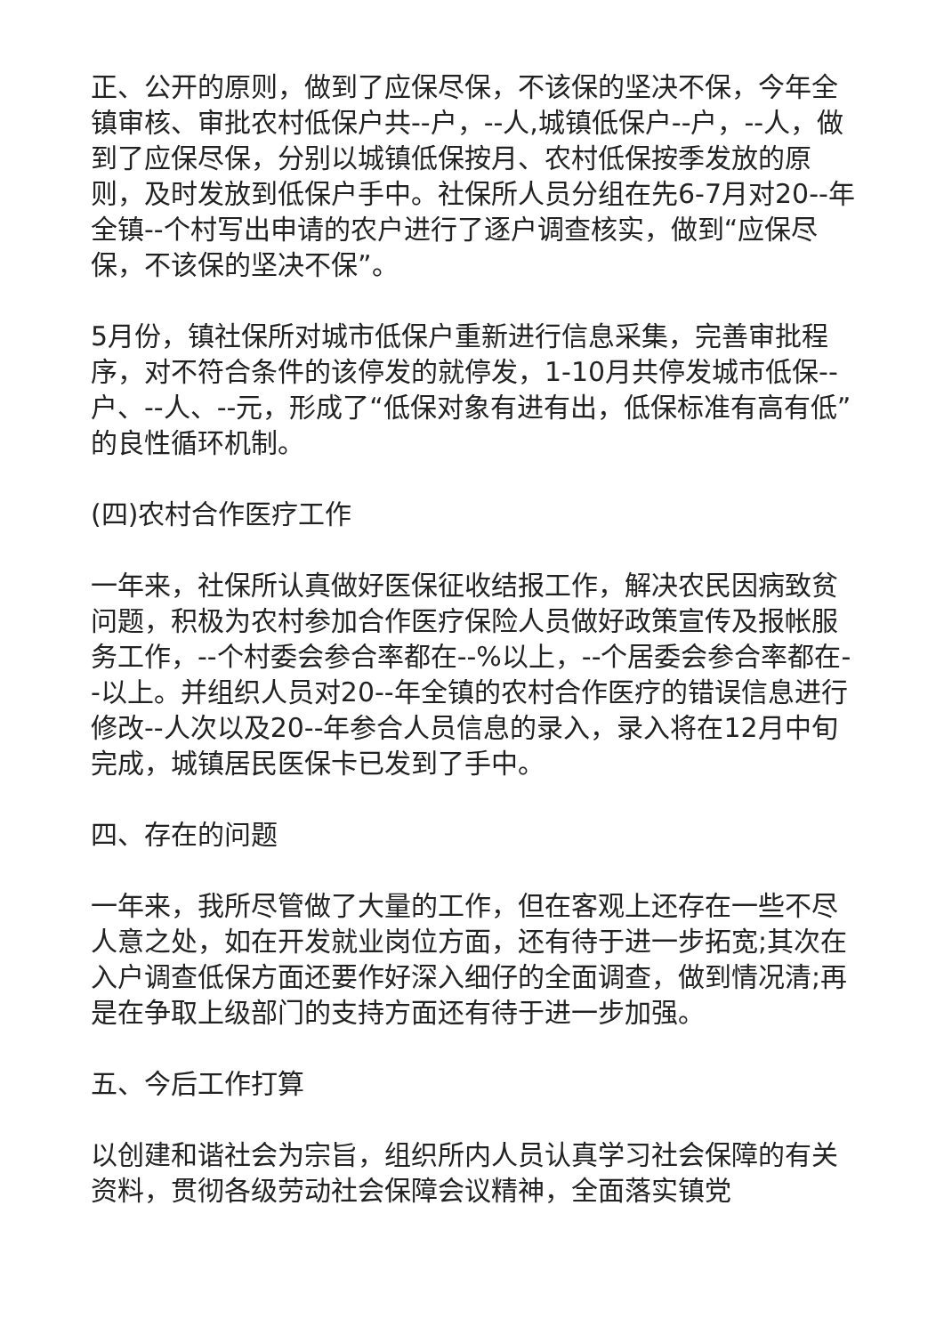正、公开的原则，做到了应保尽保，不该保的坚决不保，今年全镇审核、审批农村低保户共--户，--人,城镇低保户--户，--人，做到了应保尽保，分别以城镇低保按月、农村低保按季发放的原则，及时发放到低保户手中。社保所人员分组在先6-7月对20--年全镇--个村写出申请的农户进行了逐户调查核实，做到“应保尽保，不该保的坚决不保”。
5月份，镇社保所对城市低保户重新进行信息采集，完善审批程序，对不符合条件的该停发的就停发，1-10月共停发城市低保--户、--人、--元，形成了“低保对象有进有出，低保标准有高有低”的良性循环机制。
(四)农村合作医疗工作
一年来，社保所认真做好医保征收结报工作，解决农民因病致贫问题，积极为农村参加合作医疗保险人员做好政策宣传及报帐服务工作，--个村委会参合率都在--%以上，--个居委会参合率都在--以上。并组织人员对20--年全镇的农村合作医疗的错误信息进行修改--人次以及20--年参合人员信息的录入，录入将在12月中旬完成，城镇居民医保卡已发到了手中。
四、存在的问题
一年来，我所尽管做了大量的工作，但在客观上还存在一些不尽人意之处，如在开发就业岗位方面，还有待于进一步拓宽;其次在入户调查低保方面还要作好深入细仔的全面调查，做到情况清;再是在争取上级部门的支持方面还有待于进一步加强。
五、今后工作打算
以创建和谐社会为宗旨，组织所内人员认真学习社会保障的有关资料，贯彻各级劳动社会保障会议精神，全面落实镇党